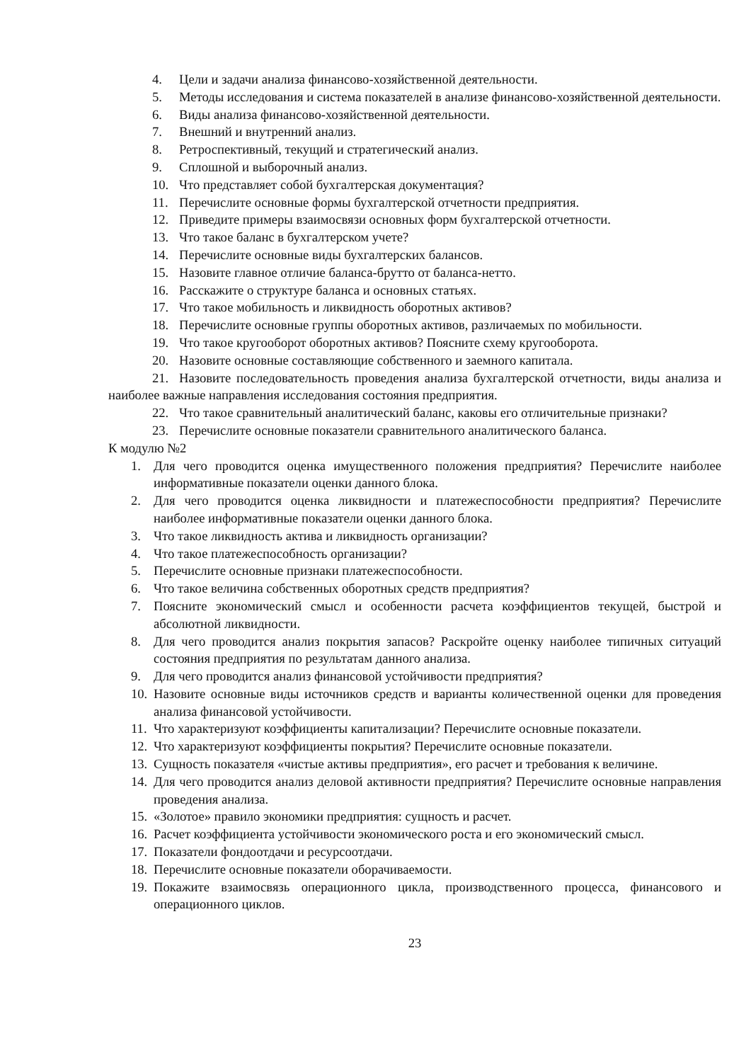4. Цели и задачи анализа финансово-хозяйственной деятельности.
5. Методы исследования и система показателей в анализе финансово-хозяйственной деятельности.
6. Виды анализа финансово-хозяйственной деятельности.
7. Внешний и внутренний анализ.
8. Ретроспективный, текущий и стратегический анализ.
9. Сплошной и выборочный анализ.
10. Что представляет собой бухгалтерская документация?
11. Перечислите основные формы бухгалтерской отчетности предприятия.
12. Приведите примеры взаимосвязи основных форм бухгалтерской отчетности.
13. Что такое баланс в бухгалтерском учете?
14. Перечислите основные виды бухгалтерских балансов.
15. Назовите главное отличие баланса-брутто от баланса-нетто.
16. Расскажите о структуре баланса и основных статьях.
17. Что такое мобильность и ликвидность оборотных активов?
18. Перечислите основные группы оборотных активов, различаемых по мобильности.
19. Что такое кругооборот оборотных активов? Поясните схему кругооборота.
20. Назовите основные составляющие собственного и заемного капитала.
21. Назовите последовательность проведения анализа бухгалтерской отчетности, виды анализа и наиболее важные направления исследования состояния предприятия.
22. Что такое сравнительный аналитический баланс, каковы его отличительные признаки?
23. Перечислите основные показатели сравнительного аналитического баланса.
К модулю №2
1. Для чего проводится оценка имущественного положения предприятия? Перечислите наиболее информативные показатели оценки данного блока.
2. Для чего проводится оценка ликвидности и платежеспособности предприятия? Перечислите наиболее информативные показатели оценки данного блока.
3. Что такое ликвидность актива и ликвидность организации?
4. Что такое платежеспособность организации?
5. Перечислите основные признаки платежеспособности.
6. Что такое величина собственных оборотных средств предприятия?
7. Поясните экономический смысл и особенности расчета коэффициентов текущей, быстрой и абсолютной ликвидности.
8. Для чего проводится анализ покрытия запасов? Раскройте оценку наиболее типичных ситуаций состояния предприятия по результатам данного анализа.
9. Для чего проводится анализ финансовой устойчивости предприятия?
10. Назовите основные виды источников средств и варианты количественной оценки для проведения анализа финансовой устойчивости.
11. Что характеризуют коэффициенты капитализации? Перечислите основные показатели.
12. Что характеризуют коэффициенты покрытия? Перечислите основные показатели.
13. Сущность показателя «чистые активы предприятия», его расчет и требования к величине.
14. Для чего проводится анализ деловой активности предприятия? Перечислите основные направления проведения анализа.
15. «Золотое» правило экономики предприятия: сущность и расчет.
16. Расчет коэффициента устойчивости экономического роста и его экономический смысл.
17. Показатели фондоотдачи и ресурсоотдачи.
18. Перечислите основные показатели оборачиваемости.
19. Покажите взаимосвязь операционного цикла, производственного процесса, финансового и операционного циклов.
23